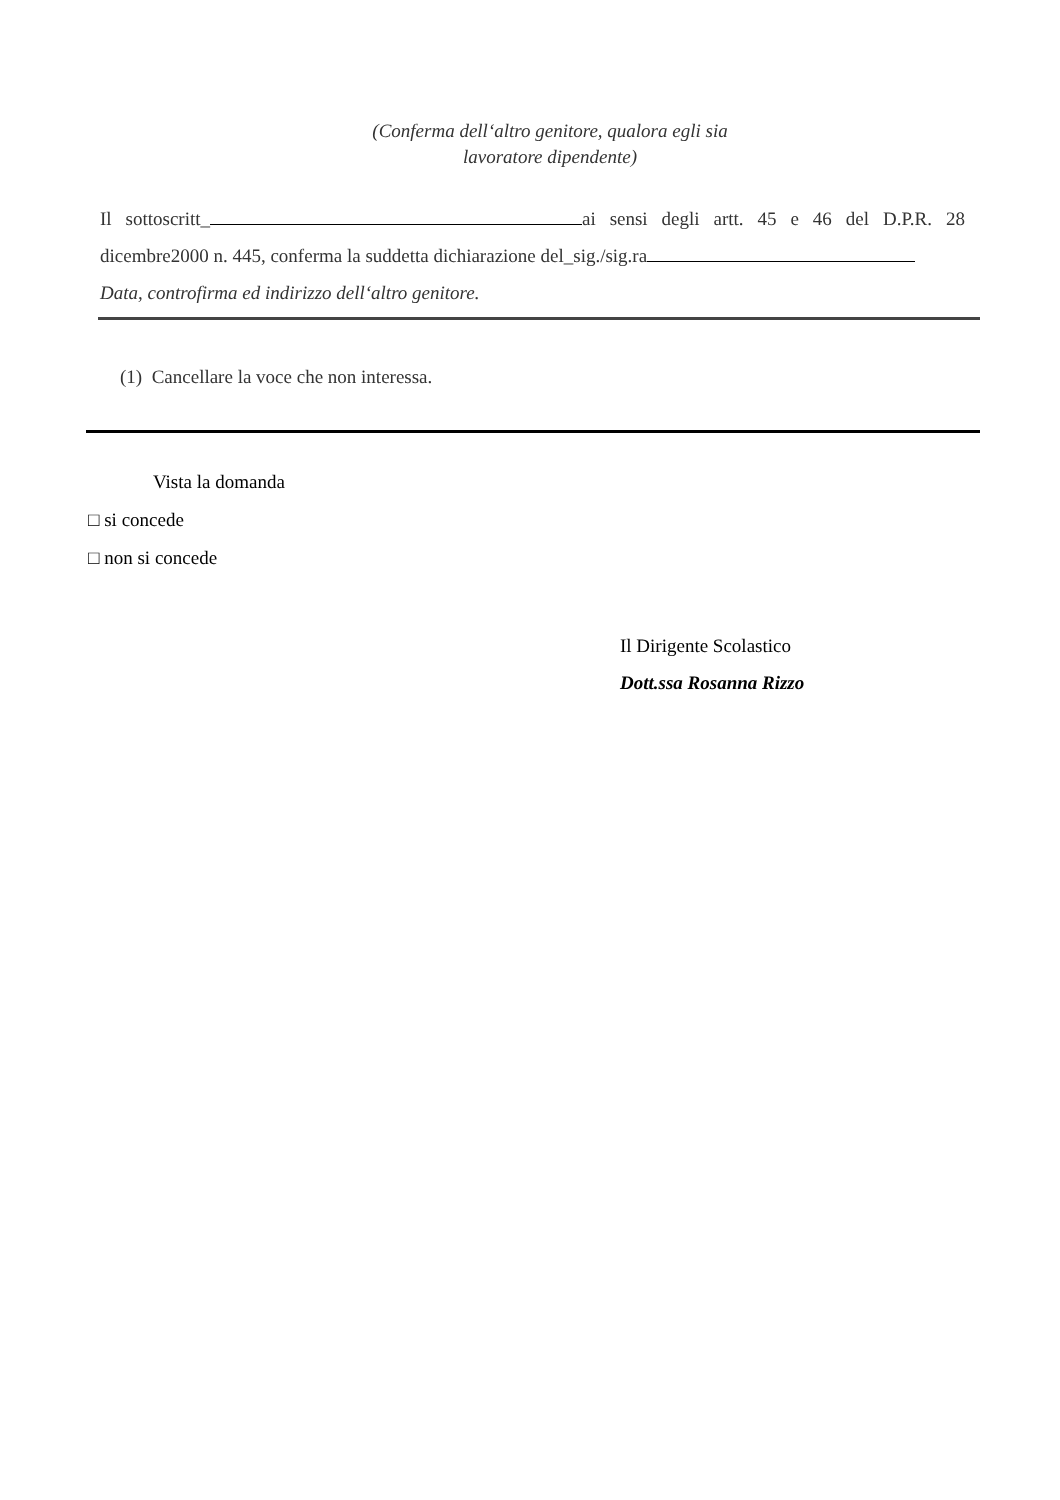(Conferma dell‘altro genitore, qualora egli sia
lavoratore dipendente)
Il sottoscritt_ ai sensi degli artt. 45 e 46 del D.P.R. 28 dicembre2000 n. 445, conferma la suddetta dichiarazione del_sig./sig.ra
Data, controfirma ed indirizzo dell‘altro genitore.
(1) Cancellare la voce che non interessa.
Vista la domanda
□ si concede
□ non si concede
Il Dirigente Scolastico
Dott.ssa Rosanna Rizzo